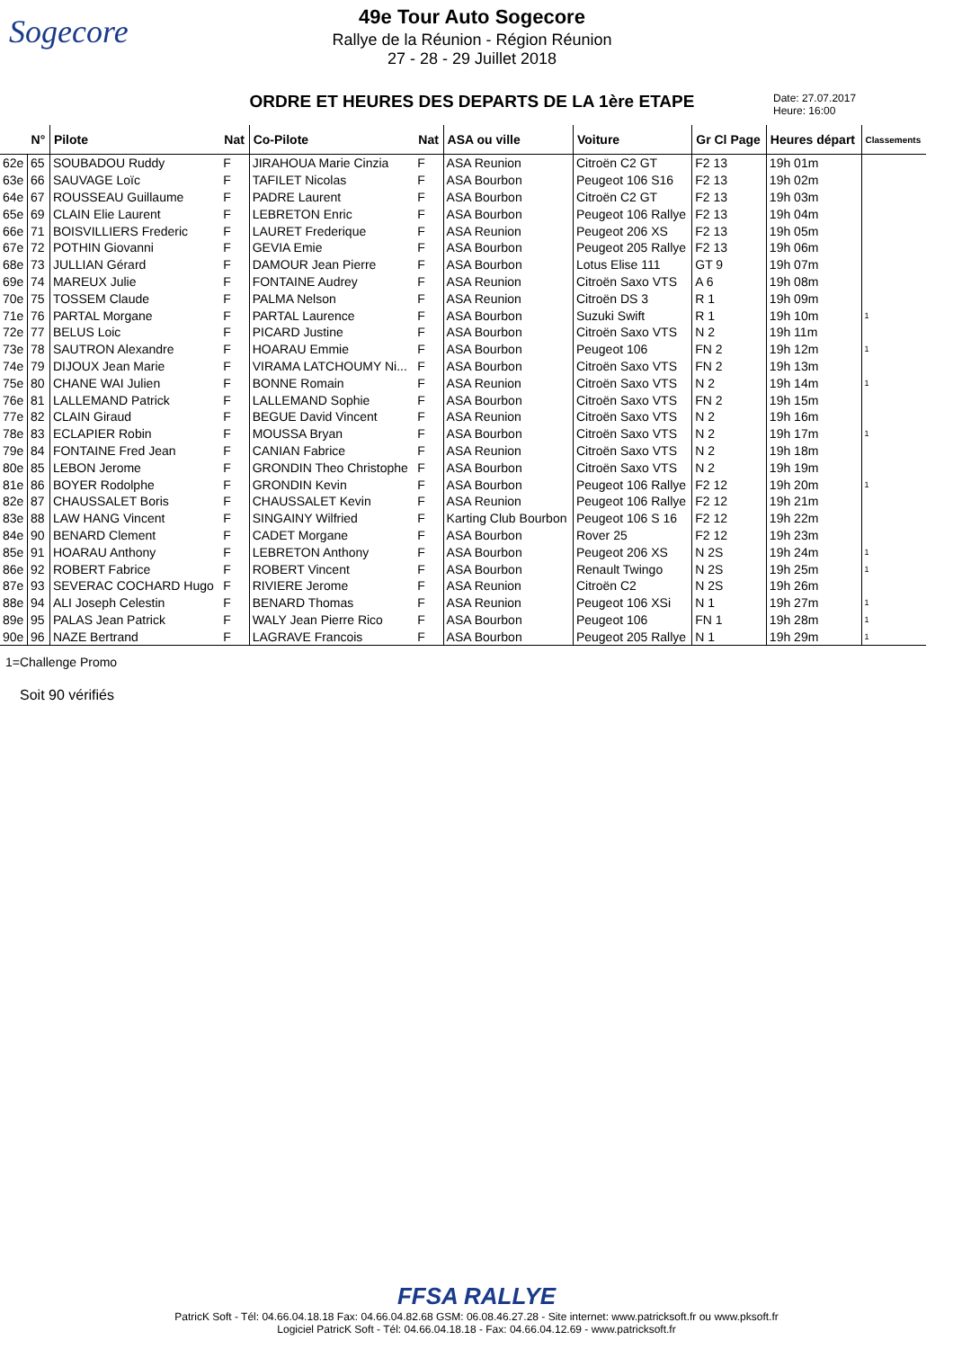Sogecore
49e Tour Auto Sogecore
Rallye de la Réunion - Région Réunion
27 - 28 - 29 Juillet 2018
ORDRE ET HEURES DES DEPARTS DE LA 1ère ETAPE
Date: 27.07.2017
Heure: 16:00
| | N° | Pilote | Nat | Co-Pilote | Nat | ASA ou ville | Voiture | Gr Cl Page | Heures départ | Classements |
| --- | --- | --- | --- | --- | --- | --- | --- | --- | --- | --- |
| 62e | 65 | SOUBADOU Ruddy | F | JIRAHOUA Marie Cinzia | F | ASA Reunion | Citroën C2 GT | F2 13 | 19h 01m | |
| 63e | 66 | SAUVAGE Loïc | F | TAFILET Nicolas | F | ASA Bourbon | Peugeot 106 S16 | F2 13 | 19h 02m | |
| 64e | 67 | ROUSSEAU Guillaume | F | PADRE Laurent | F | ASA Bourbon | Citroën C2 GT | F2 13 | 19h 03m | |
| 65e | 69 | CLAIN Elie Laurent | F | LEBRETON Enric | F | ASA Bourbon | Peugeot 106 Rallye | F2 13 | 19h 04m | |
| 66e | 71 | BOISVILLIERS Frederic | F | LAURET Frederique | F | ASA Reunion | Peugeot 206 XS | F2 13 | 19h 05m | |
| 67e | 72 | POTHIN Giovanni | F | GEVIA Emie | F | ASA Bourbon | Peugeot 205 Rallye | F2 13 | 19h 06m | |
| 68e | 73 | JULLIAN Gérard | F | DAMOUR Jean Pierre | F | ASA Bourbon | Lotus Elise 111 | GT 9 | 19h 07m | |
| 69e | 74 | MAREUX Julie | F | FONTAINE Audrey | F | ASA Reunion | Citroën Saxo VTS | A 6 | 19h 08m | |
| 70e | 75 | TOSSEM Claude | F | PALMA Nelson | F | ASA Reunion | Citroën DS 3 | R 1 | 19h 09m | |
| 71e | 76 | PARTAL Morgane | F | PARTAL Laurence | F | ASA Bourbon | Suzuki Swift | R 1 | 19h 10m | 1 |
| 72e | 77 | BELUS Loic | F | PICARD Justine | F | ASA Bourbon | Citroën Saxo VTS | N 2 | 19h 11m | |
| 73e | 78 | SAUTRON Alexandre | F | HOARAU Emmie | F | ASA Bourbon | Peugeot 106 | FN 2 | 19h 12m | 1 |
| 74e | 79 | DIJOUX Jean Marie | F | VIRAMA LATCHOUMY Ni... | F | ASA Bourbon | Citroën Saxo VTS | FN 2 | 19h 13m | |
| 75e | 80 | CHANE WAI Julien | F | BONNE Romain | F | ASA Reunion | Citroën Saxo VTS | N 2 | 19h 14m | 1 |
| 76e | 81 | LALLEMAND Patrick | F | LALLEMAND Sophie | F | ASA Bourbon | Citroën Saxo VTS | FN 2 | 19h 15m | |
| 77e | 82 | CLAIN Giraud | F | BEGUE David Vincent | F | ASA Reunion | Citroën Saxo VTS | N 2 | 19h 16m | |
| 78e | 83 | ECLAPIER Robin | F | MOUSSA Bryan | F | ASA Bourbon | Citroën Saxo VTS | N 2 | 19h 17m | 1 |
| 79e | 84 | FONTAINE Fred Jean | F | CANIAN Fabrice | F | ASA Reunion | Citroën Saxo VTS | N 2 | 19h 18m | |
| 80e | 85 | LEBON Jerome | F | GRONDIN Theo Christophe | F | ASA Bourbon | Citroën Saxo VTS | N 2 | 19h 19m | |
| 81e | 86 | BOYER Rodolphe | F | GRONDIN Kevin | F | ASA Bourbon | Peugeot 106 Rallye | F2 12 | 19h 20m | 1 |
| 82e | 87 | CHAUSSALET Boris | F | CHAUSSALET Kevin | F | ASA Reunion | Peugeot 106 Rallye | F2 12 | 19h 21m | |
| 83e | 88 | LAW HANG Vincent | F | SINGAINY Wilfried | F | Karting Club Bourbon | Peugeot 106 S 16 | F2 12 | 19h 22m | |
| 84e | 90 | BENARD Clement | F | CADET Morgane | F | ASA Bourbon | Rover 25 | F2 12 | 19h 23m | |
| 85e | 91 | HOARAU Anthony | F | LEBRETON Anthony | F | ASA Bourbon | Peugeot 206 XS | N 2S | 19h 24m | 1 |
| 86e | 92 | ROBERT Fabrice | F | ROBERT Vincent | F | ASA Bourbon | Renault Twingo | N 2S | 19h 25m | 1 |
| 87e | 93 | SEVERAC COCHARD Hugo | F | RIVIERE Jerome | F | ASA Reunion | Citroën C2 | N 2S | 19h 26m | |
| 88e | 94 | ALI Joseph Celestin | F | BENARD Thomas | F | ASA Reunion | Peugeot 106 XSi | N 1 | 19h 27m | 1 |
| 89e | 95 | PALAS Jean Patrick | F | WALY Jean Pierre Rico | F | ASA Bourbon | Peugeot 106 | FN 1 | 19h 28m | 1 |
| 90e | 96 | NAZE Bertrand | F | LAGRAVE Francois | F | ASA Bourbon | Peugeot 205 Rallye | N 1 | 19h 29m | 1 |
1=Challenge Promo
Soit 90 vérifiés
FFSA RALLYE
PatricK Soft - Tél: 04.66.04.18.18 Fax: 04.66.04.82.68 GSM: 06.08.46.27.28 - Site internet: www.patricksoft.fr ou www.pksoft.fr
Logiciel PatricK Soft - Tél: 04.66.04.18.18 - Fax: 04.66.04.12.69 - www.patricksoft.fr